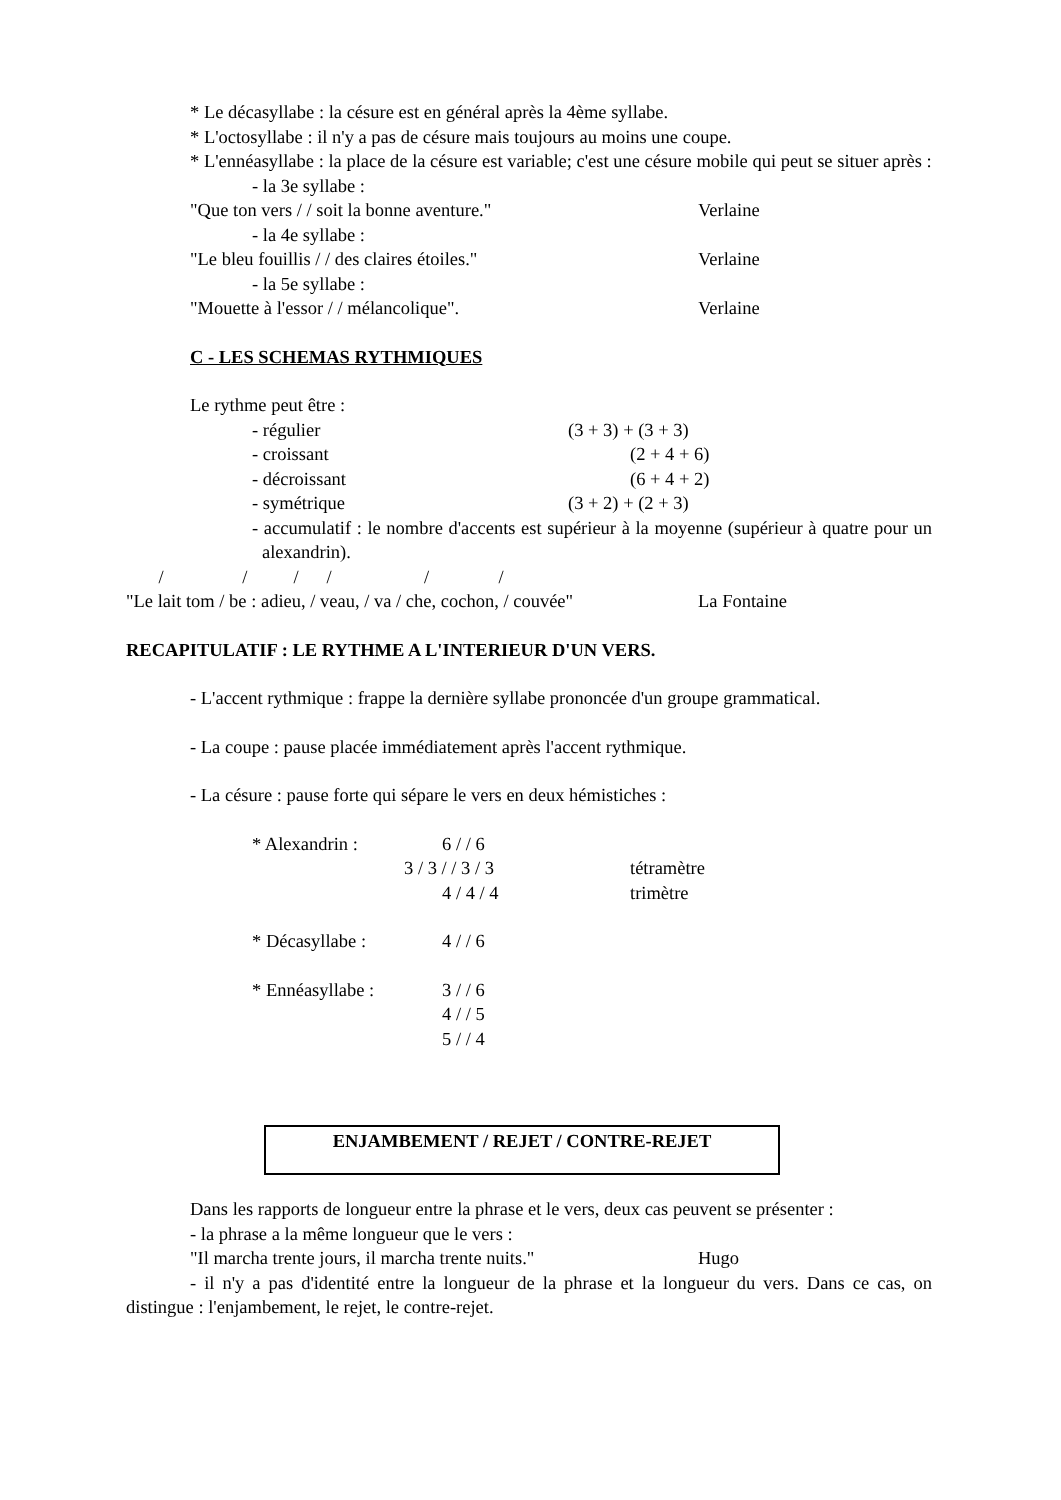* Le décasyllabe : la césure est en général après la 4ème syllabe.
* L'octosyllabe : il n'y a pas de césure mais toujours au moins une coupe.
* L'ennéasyllabe : la place de la césure est variable; c'est une césure mobile qui peut se situer après :
- la 3e syllabe :
"Que ton vers / / soit la bonne aventure." Verlaine
- la 4e syllabe :
"Le bleu fouillis / / des claires étoiles." Verlaine
- la 5e syllabe :
"Mouette à l'essor / / mélancolique". Verlaine
C - LES SCHEMAS RYTHMIQUES
Le rythme peut être :
- régulier (3 + 3) + (3 + 3)
- croissant (2 + 4 + 6)
- décroissant (6 + 4 + 2)
- symétrique (3 + 2) + (2 + 3)
- accumulatif : le nombre d'accents est supérieur à la moyenne (supérieur à quatre pour un alexandrin).
/ / / / / /
"Le lait tom / be : adieu, / veau, / va / che, cochon, / couvée" La Fontaine
RECAPITULATIF : LE RYTHME A L'INTERIEUR D'UN VERS.
- L'accent rythmique : frappe la dernière syllabe prononcée d'un groupe grammatical.
- La coupe : pause placée immédiatement après l'accent rythmique.
- La césure : pause forte qui sépare le vers en deux hémistiches :
* Alexandrin : 6 / / 6
3 / 3 / / 3 / 3 tétramètre
4 / 4 / 4 trimètre
* Décasyllabe : 4 / / 6
* Ennéasyllabe : 3 / / 6
4 / / 5
5 / / 4
ENJAMBEMENT / REJET / CONTRE-REJET
Dans les rapports de longueur entre la phrase et le vers, deux cas peuvent se présenter :
- la phrase a la même longueur que le vers :
"Il marcha trente jours, il marcha trente nuits." Hugo
- il n'y a pas d'identité entre la longueur de la phrase et la longueur du vers. Dans ce cas, on distingue : l'enjambement, le rejet, le contre-rejet.